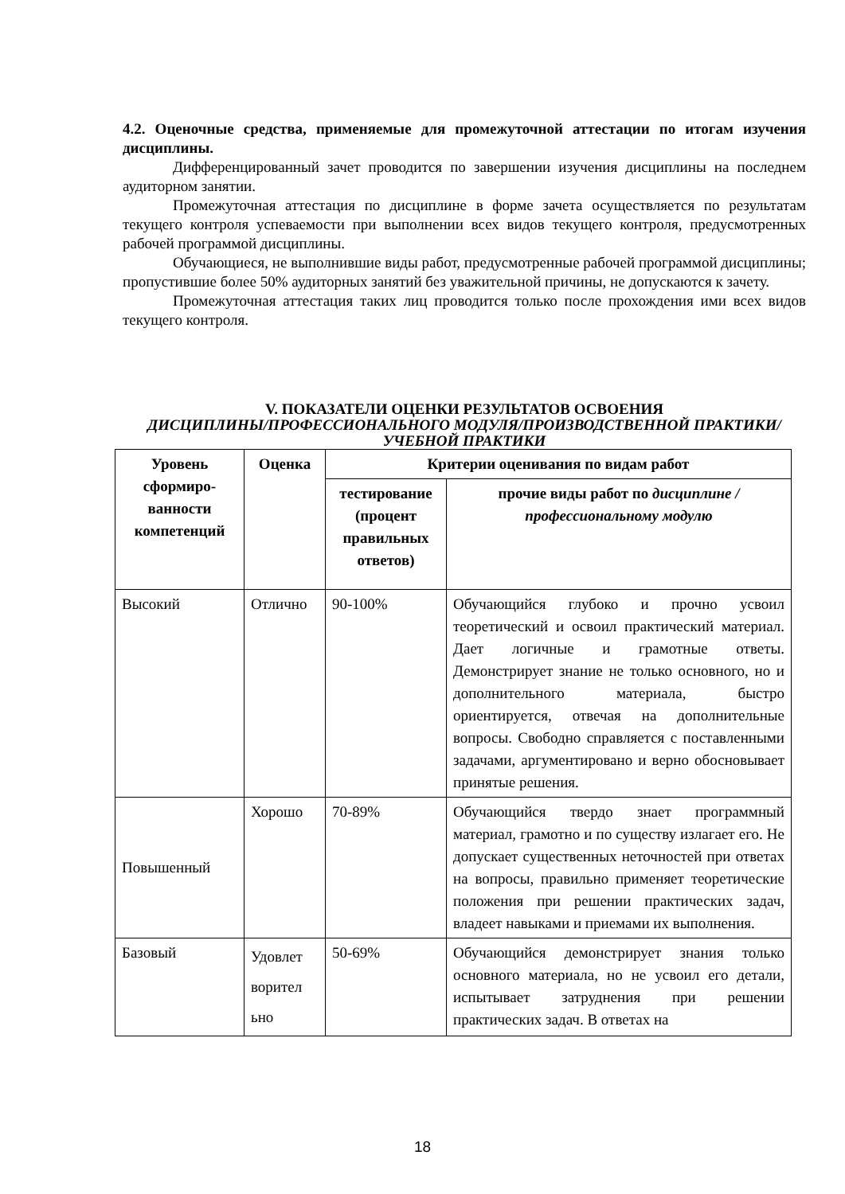4.2. Оценочные средства, применяемые для промежуточной аттестации по итогам изучения дисциплины.
Дифференцированный зачет проводится по завершении изучения дисциплины на последнем аудиторном занятии.
Промежуточная аттестация по дисциплине в форме зачета осуществляется по результатам текущего контроля успеваемости при выполнении всех видов текущего контроля, предусмотренных рабочей программой дисциплины.
Обучающиеся, не выполнившие виды работ, предусмотренные рабочей программой дисциплины; пропустившие более 50% аудиторных занятий без уважительной причины, не допускаются к зачету.
Промежуточная аттестация таких лиц проводится только после прохождения ими всех видов текущего контроля.
V. ПОКАЗАТЕЛИ ОЦЕНКИ РЕЗУЛЬТАТОВ ОСВОЕНИЯ
ДИСЦИПЛИНЫ/ПРОФЕССИОНАЛЬНОГО МОДУЛЯ/ПРОИЗВОДСТВЕННОЙ ПРАКТИКИ/УЧЕБНОЙ ПРАКТИКИ
| Уровень сформиро-ванности компетенций | Оценка | Критерии оценивания по видам работ | |
| --- | --- | --- | --- |
| | | тестирование (процент правильных ответов) | прочие виды работ по дисциплине /профессиональному модулю |
| Высокий | Отлично | 90-100% | Обучающийся глубоко и прочно усвоил теоретический и освоил практический материал. Дает логичные и грамотные ответы. Демонстрирует знание не только основного, но и дополнительного материала, быстро ориентируется, отвечая на дополнительные вопросы. Свободно справляется с поставленными задачами, аргументировано и верно обосновывает принятые решения. |
| Повышенный | Хорошо | 70-89% | Обучающийся твердо знает программный материал, грамотно и по существу излагает его. Не допускает существенных неточностей при ответах на вопросы, правильно применяет теоретические положения при решении практических задач, владеет навыками и приемами их выполнения. |
| Базовый | Удовлет ворител ьно | 50-69% | Обучающийся демонстрирует знания только основного материала, но не усвоил его детали, испытывает затруднения при решении практических задач. В ответах на |
18